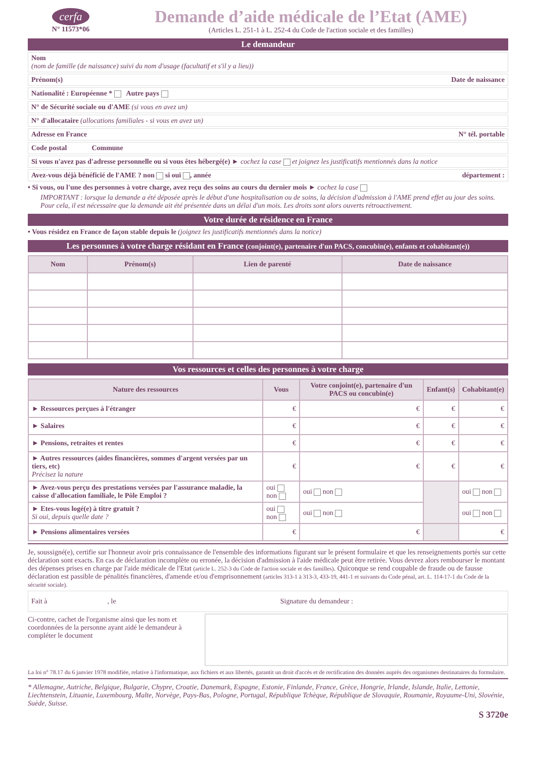cerfa
N° 11573*06
Demande d’aide médicale de l’Etat (AME)
(Articles L. 251-1 à L. 252-4 du Code de l'action sociale et des familles)
Le demandeur
Nom
(nom de famille (de naissance) suivi du nom d'usage (facultatif et s'il y a lieu))
Prénom(s) Date de naissance
Nationalité : Européenne * Autre pays
N° de Sécurité sociale ou d'AME (si vous en avez un)
N° d'allocataire (allocations familiales - si vous en avez un)
Adresse en France N° tél. portable
Code postal Commune
Si vous n'avez pas d'adresse personnelle ou si vous êtes hébergé(e) ► cochez la case et joignez les justificatifs mentionnés dans la notice
Avez-vous déjà bénéficié de l'AME ? non si oui , année département :
• Si vous, ou l'une des personnes à votre charge, avez reçu des soins au cours du dernier mois ► cochez la case
IMPORTANT : lorsque la demande a été déposée après le début d'une hospitalisation ou de soins, la décision d'admission à l'AME prend effet au jour des soins. Pour cela, il est nécessaire que la demande ait été présentée dans un délai d'un mois. Les droits sont alors ouverts rétroactivement.
Votre durée de résidence en France
• Vous résidez en France de façon stable depuis le (joignez les justificatifs mentionnés dans la notice)
Les personnes à votre charge résidant en France (conjoint(e), partenaire d'un PACS, concubin(e), enfants et cohabitant(e))
| Nom | Prénom(s) | Lien de parenté | Date de naissance |
| --- | --- | --- | --- |
Vos ressources et celles des personnes à votre charge
| Nature des ressources | Vous | Votre conjoint(e), partenaire d'un PACS ou concubin(e) | Enfant(s) | Cohabitant(e) |
| --- | --- | --- | --- | --- |
| ► Ressources perçues à l'étranger | € | € | € | € |
| ► Salaires | € | € | € | € |
| ► Pensions, retraites et rentes | € | € | € | € |
| ► Autres ressources (aides financières, sommes d'argent versées par un tiers, etc) Précisez la nature | € | € | € | € |
| ► Avez-vous perçu des prestations versées par l'assurance maladie, la caisse d'allocation familiale, le Pôle Emploi ? | oui non | oui non | | oui non |
| ► Etes-vous logé(e) à titre gratuit ? Si oui, depuis quelle date ? | oui non | oui non | | oui non |
| ► Pensions alimentaires versées | € | € | | € |
Je, soussigné(e), certifie sur l'honneur avoir pris connaissance de l'ensemble des informations figurant sur le présent formulaire et que les renseignements portés sur cette déclaration sont exacts. En cas de déclaration incomplète ou erronée, la décision d'admission à l'aide médicale peut être retirée. Vous devrez alors rembourser le montant des dépenses prises en charge par l'aide médicale de l'Etat (article L. 252-3 du Code de l'action sociale et des familles). Quiconque se rend coupable de fraude ou de fausse déclaration est passible de pénalités financières, d'amende et/ou d'emprisonnement (articles 313-1 à 313-3, 433-19, 441-1 et suivants du Code pénal, art. L. 114-17-1 du Code de la sécurité sociale).
Fait à , le Signature du demandeur :
Ci-contre, cachet de l'organisme ainsi que les nom et coordonnées de la personne ayant aidé le demandeur à compléter le document
La loi n° 78.17 du 6 janvier 1978 modifiée, relative à l'informatique, aux fichiers et aux libertés, garantit un droit d'accès et de rectification des données auprès des organismes destinataires du formulaire.
* Allemagne, Autriche, Belgique, Bulgarie, Chypre, Croatie, Danemark, Espagne, Estonie, Finlande, France, Grèce, Hongrie, Irlande, Islande, Italie, Lettonie, Liechtenstein, Lituanie, Luxembourg, Malte, Norvège, Pays-Bas, Pologne, Portugal, République Tchèque, République de Slovaquie, Roumanie, Royaume-Uni, Slovénie, Suède, Suisse.
S 3720e